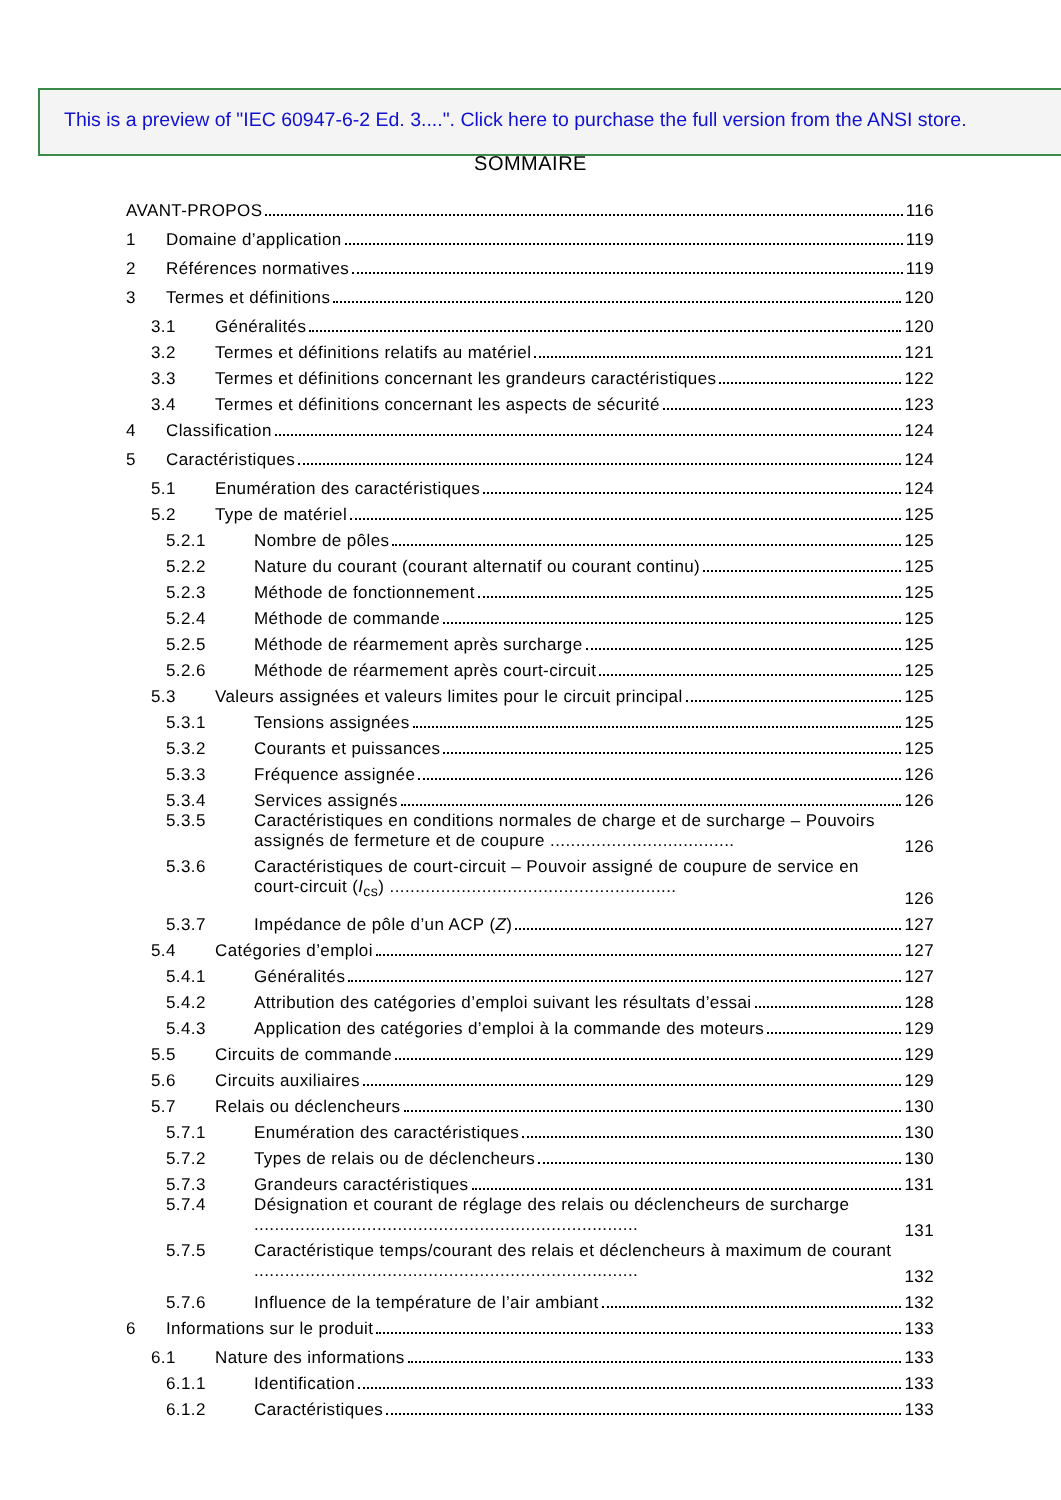This is a preview of "IEC 60947-6-2 Ed. 3....". Click here to purchase the full version from the ANSI store.
SOMMAIRE
AVANT-PROPOS 116
1 Domaine d’application 119
2 Références normatives 119
3 Termes et définitions 120
3.1 Généralités 120
3.2 Termes et définitions relatifs au matériel 121
3.3 Termes et définitions concernant les grandeurs caractéristiques 122
3.4 Termes et définitions concernant les aspects de sécurité 123
4 Classification 124
5 Caractéristiques 124
5.1 Enumération des caractéristiques 124
5.2 Type de matériel 125
5.2.1 Nombre de pôles 125
5.2.2 Nature du courant (courant alternatif ou courant continu) 125
5.2.3 Méthode de fonctionnement 125
5.2.4 Méthode de commande 125
5.2.5 Méthode de réarmement après surcharge 125
5.2.6 Méthode de réarmement après court-circuit 125
5.3 Valeurs assignées et valeurs limites pour le circuit principal 125
5.3.1 Tensions assignées 125
5.3.2 Courants et puissances 125
5.3.3 Fréquence assignée 126
5.3.4 Services assignés 126
5.3.5 Caractéristiques en conditions normales de charge et de surcharge – Pouvoirs assignés de fermeture et de coupure .................................... 126
5.3.6 Caractéristiques de court-circuit – Pouvoir assigné de coupure de service en court-circuit (I<sub>cs</sub>) ........................................................ 126
5.3.7 Impédance de pôle d’un ACP (Z) 127
5.4 Catégories d’emploi 127
5.4.1 Généralités 127
5.4.2 Attribution des catégories d’emploi suivant les résultats d’essai 128
5.4.3 Application des catégories d’emploi à la commande des moteurs 129
5.5 Circuits de commande 129
5.6 Circuits auxiliaires 129
5.7 Relais ou déclencheurs 130
5.7.1 Enumération des caractéristiques 130
5.7.2 Types de relais ou de déclencheurs 130
5.7.3 Grandeurs caractéristiques 131
5.7.4 Désignation et courant de réglage des relais ou déclencheurs de surcharge ........................................................................... 131
5.7.5 Caractéristique temps/courant des relais et déclencheurs à maximum de courant ........................................................................... 132
5.7.6 Influence de la température de l’air ambiant 132
6 Informations sur le produit 133
6.1 Nature des informations 133
6.1.1 Identification 133
6.1.2 Caractéristiques 133